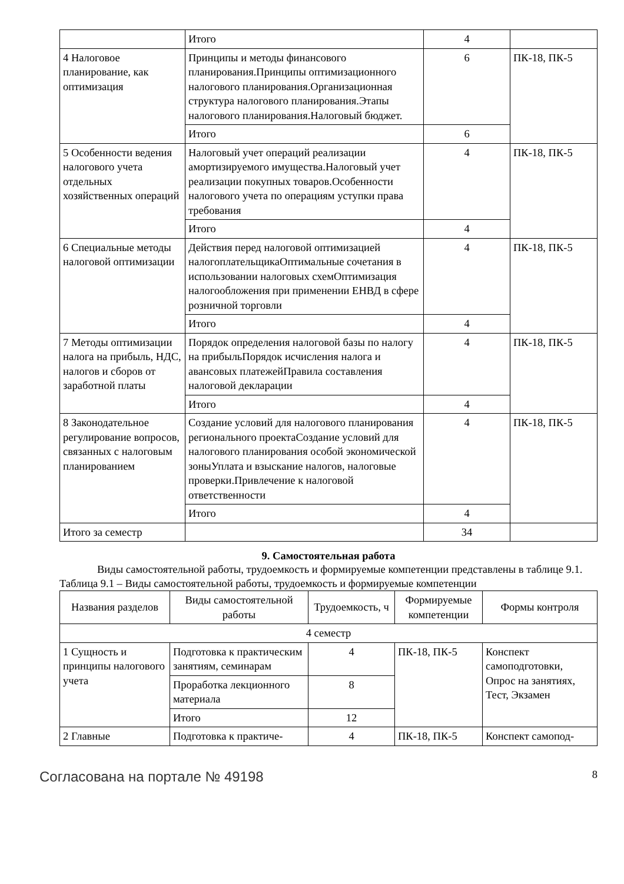| | Итого | 4 | |
| 4 Налоговое планирование, как оптимизация | Принципы и методы финансового планирования.Принципы оптимизационного налогового планирования.Организационная структура налогового планирования.Этапы налогового планирования.Налоговый бюджет. | 6 | ПК-18, ПК-5 |
| | Итого | 6 | |
| 5 Особенности ведения налогового учета отдельных хозяйственных операций | Налоговый учет операций реализации амортизируемого имущества.Налоговый учет реализации покупных товаров.Особенности налогового учета по операциям уступки права требования | 4 | ПК-18, ПК-5 |
| | Итого | 4 | |
| 6 Специальные методы налоговой оптимизации | Действия перед налоговой оптимизацией налогоплательщикаОптимальные сочетания в использовании налоговых схемОптимизация налогообложения при применении ЕНВД в сфере розничной торговли | 4 | ПК-18, ПК-5 |
| | Итого | 4 | |
| 7 Методы оптимизации налога на прибыль, НДС, налогов и сборов от заработной платы | Порядок определения налоговой базы по налогу на прибыльПорядок исчисления налога и авансовых платежейПравила составления налоговой декларации | 4 | ПК-18, ПК-5 |
| | Итого | 4 | |
| 8 Законодательное регулирование вопросов, связанных с налоговым планированием | Создание условий для налогового планирования регионального проектаСоздание условий для налогового планирования особой экономической зоныУплата и взыскание налогов, налоговые проверки.Привлечение к налоговой ответственности | 4 | ПК-18, ПК-5 |
| | Итого | 4 | |
| Итого за семестр | | 34 | |
9. Самостоятельная работа
Виды самостоятельной работы, трудоемкость и формируемые компетенции представлены в таблице 9.1.
Таблица 9.1 – Виды самостоятельной работы, трудоемкость и формируемые компетенции
| Названия разделов | Виды самостоятельной работы | Трудоемкость, ч | Формируемые компетенции | Формы контроля |
| --- | --- | --- | --- | --- |
| 4 семестр | | | | |
| 1 Сущность и принципы налогового учета | Подготовка к практическим занятиям, семинарам | 4 | ПК-18, ПК-5 | Конспект самоподготовки, Опрос на занятиях, Тест, Экзамен |
| | Проработка лекционного материала | 8 | | |
| | Итого | 12 | | |
| 2 Главные | Подготовка к практиче- | 4 | ПК-18, ПК-5 | Конспект самопод- |
Согласована на портале № 49198 8